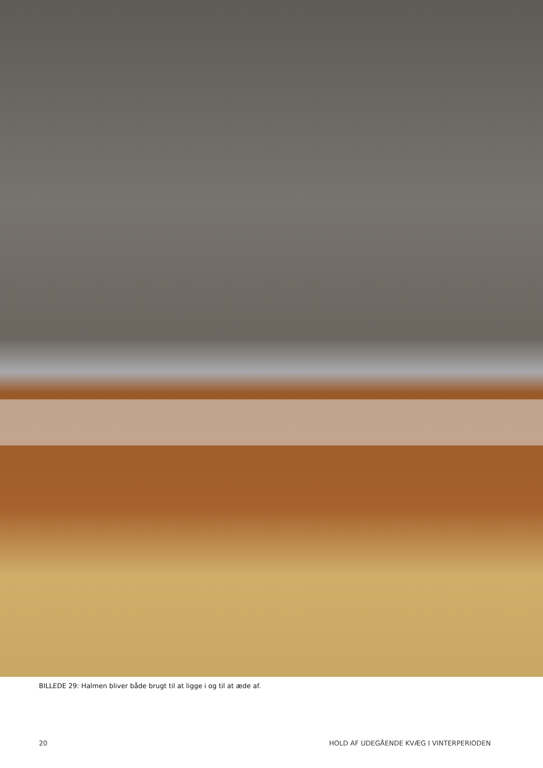BILLEDE 29: Halmen bliver både brugt til at ligge i og til at æde af.
20 HOLD AF UDEGÅENDE KVÆG I VINTERPERIODEN